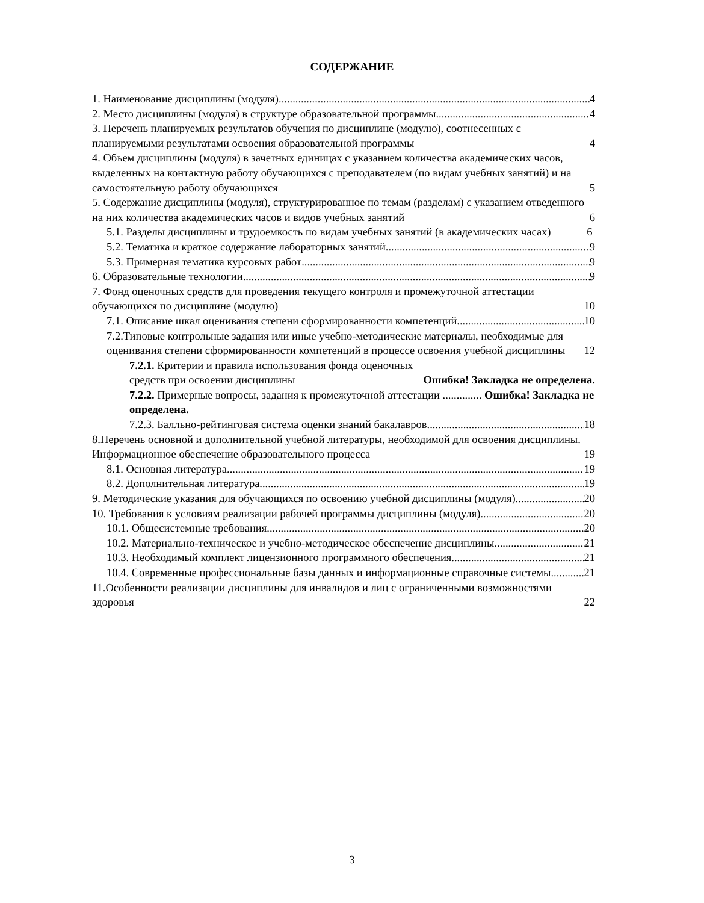СОДЕРЖАНИЕ
1. Наименование дисциплины (модуля) 4
2. Место дисциплины (модуля) в структуре образовательной программы 4
3. Перечень планируемых результатов обучения по дисциплине (модулю), соотнесенных с планируемыми результатами освоения образовательной программы 4
4. Объем дисциплины (модуля) в зачетных единицах с указанием количества академических часов, выделенных на контактную работу обучающихся с преподавателем (по видам учебных занятий) и на самостоятельную работу обучающихся 5
5. Содержание дисциплины (модуля), структурированное по темам (разделам) с указанием отведенного на них количества академических часов и видов учебных занятий 6
5.1. Разделы дисциплины и трудоемкость по видам учебных занятий (в академических часах) 6
5.2. Тематика и краткое содержание лабораторных занятий 9
5.3. Примерная тематика курсовых работ 9
6. Образовательные технологии 9
7. Фонд оценочных средств для проведения текущего контроля и промежуточной аттестации обучающихся по дисциплине (модулю) 10
7.1. Описание шкал оценивания степени сформированности компетенций 10
7.2.Типовые контрольные задания или иные учебно-методические материалы, необходимые для оценивания степени сформированности компетенций в процессе освоения учебной дисциплины 12
7.2.1. Критерии и правила использования фонда оценочных средств при освоении дисциплины Ошибка! Закладка не определена.
7.2.2. Примерные вопросы, задания к промежуточной аттестации .............. Ошибка! Закладка не определена.
7.2.3. Балльно-рейтинговая система оценки знаний бакалавров 18
8.Перечень основной и дополнительной учебной литературы, необходимой для освоения дисциплины. Информационное обеспечение образовательного процесса 19
8.1. Основная литература 19
8.2. Дополнительная литература 19
9. Методические указания для обучающихся по освоению учебной дисциплины (модуля) 20
10. Требования к условиям реализации рабочей программы дисциплины (модуля) 20
10.1. Общесистемные требования 20
10.2. Материально-техническое и учебно-методическое обеспечение дисциплины 21
10.3. Необходимый комплект лицензионного программного обеспечения 21
10.4. Современные профессиональные базы данных и информационные справочные системы 21
11.Особенности реализации дисциплины для инвалидов и лиц с ограниченными возможностями здоровья 22
3